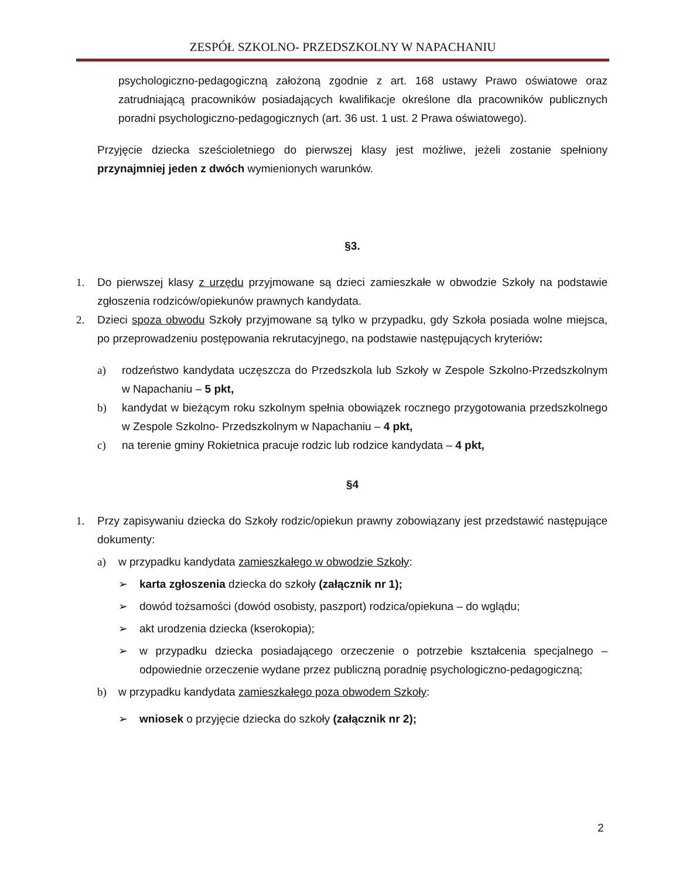ZESPÓŁ SZKOLNO- PRZEDSZKOLNY W NAPACHANIU
psychologiczno-pedagogiczną założoną zgodnie z art. 168 ustawy Prawo oświatowe oraz zatrudniającą pracowników posiadających kwalifikacje określone dla pracowników publicznych poradni psychologiczno-pedagogicznych (art. 36 ust. 1 ust. 2 Prawa oświatowego).
Przyjęcie dziecka sześcioletniego do pierwszej klasy jest możliwe, jeżeli zostanie spełniony przynajmniej jeden z dwóch wymienionych warunków.
§3.
1. Do pierwszej klasy z urzędu przyjmowane są dzieci zamieszkałe w obwodzie Szkoły na podstawie zgłoszenia rodziców/opiekunów prawnych kandydata.
2. Dzieci spoza obwodu Szkoły przyjmowane są tylko w przypadku, gdy Szkoła posiada wolne miejsca, po przeprowadzeniu postępowania rekrutacyjnego, na podstawie następujących kryteriów:
a) rodzeństwo kandydata uczęszcza do Przedszkola lub Szkoły w Zespole Szkolno-Przedszkolnym w Napachaniu – 5 pkt,
b) kandydat w bieżącym roku szkolnym spełnia obowiązek rocznego przygotowania przedszkolnego w Zespole Szkolno- Przedszkolnym w Napachaniu – 4 pkt,
c) na terenie gminy Rokietnica pracuje rodzic lub rodzice kandydata – 4 pkt,
§4
1. Przy zapisywaniu dziecka do Szkoły rodzic/opiekun prawny zobowiązany jest przedstawić następujące dokumenty:
a) w przypadku kandydata zamieszkałego w obwodzie Szkoły:
➢ karta zgłoszenia dziecka do szkoły (załącznik nr 1);
➢ dowód tożsamości (dowód osobisty, paszport) rodzica/opiekuna – do wglądu;
➢ akt urodzenia dziecka (kserokopia);
➢ w przypadku dziecka posiadającego orzeczenie o potrzebie kształcenia specjalnego – odpowiednie orzeczenie wydane przez publiczną poradnię psychologiczno-pedagogiczną;
b) w przypadku kandydata zamieszkałego poza obwodem Szkoły:
➢ wniosek o przyjęcie dziecka do szkoły (załącznik nr 2);
2